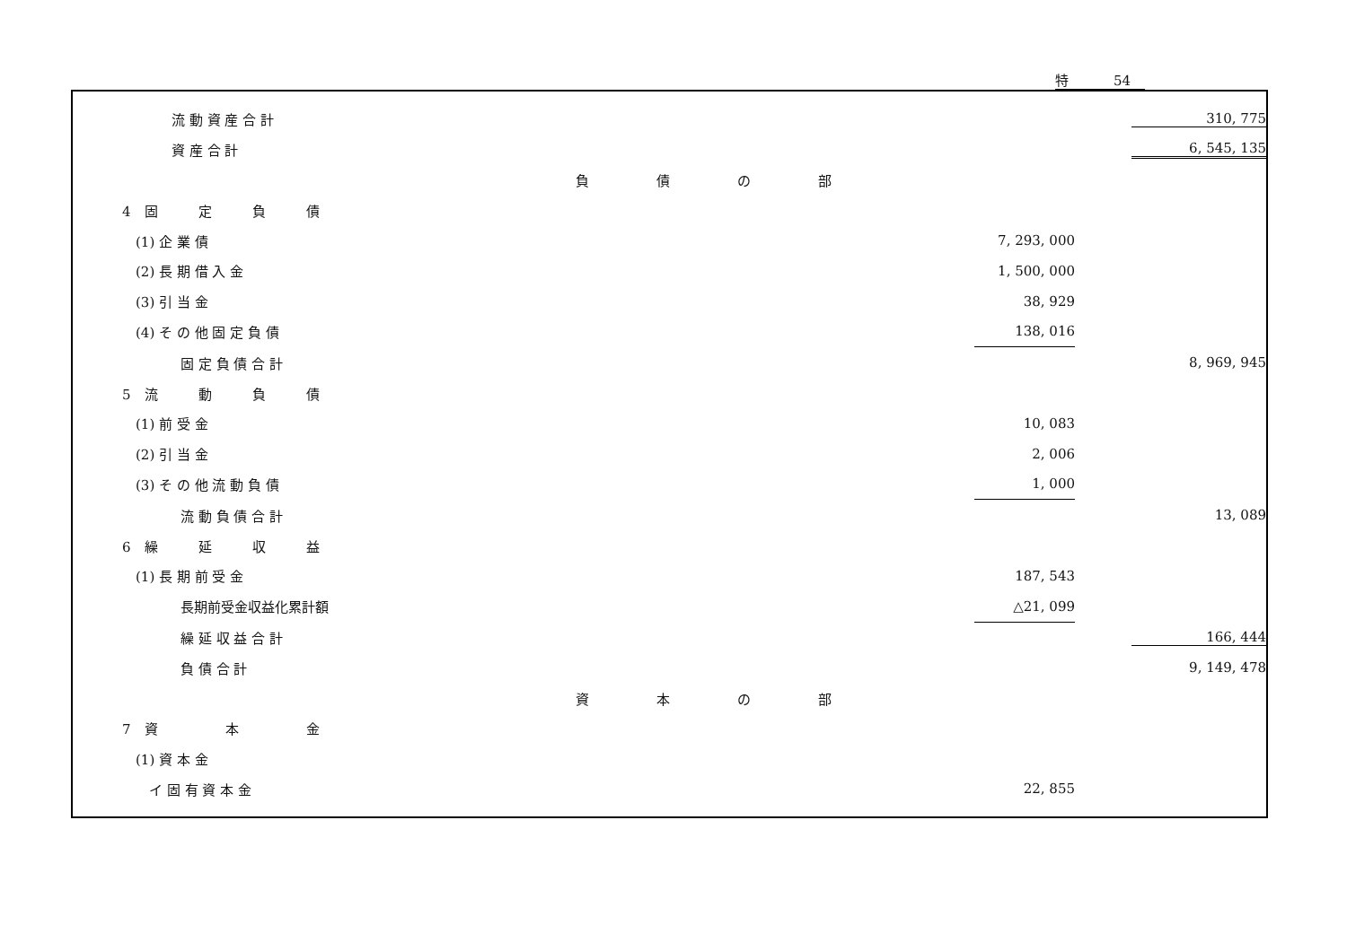特 54
| 流 動 資 産 合 計 | | | 310, 775 |
| 資 産 合 計 | | | 6, 545, 135 |
| | 負 債 の 部 | | |
| 4 固 定 負 債 | | | |
| (1) 企 業 債 | | 7, 293, 000 | |
| (2) 長 期 借 入 金 | | 1, 500, 000 | |
| (3) 引 当 金 | | 38, 929 | |
| (4) そ の 他 固 定 負 債 | | 138, 016 | |
| 固 定 負 債 合 計 | | | 8, 969, 945 |
| 5 流 動 負 債 | | | |
| (1) 前 受 金 | | 10, 083 | |
| (2) 引 当 金 | | 2, 006 | |
| (3) そ の 他 流 動 負 債 | | 1, 000 | |
| 流 動 負 債 合 計 | | | 13, 089 |
| 6 繰 延 収 益 | | | |
| (1) 長 期 前 受 金 | | 187, 543 | |
| 長期前受金収益化累計額 | | △21, 099 | |
| 繰 延 収 益 合 計 | | | 166, 444 |
| 負 債 合 計 | | | 9, 149, 478 |
| | 資 本 の 部 | | |
| 7 資 本 金 | | | |
| (1) 資 本 金 | | | |
| イ 固 有 資 本 金 | | 22, 855 | |